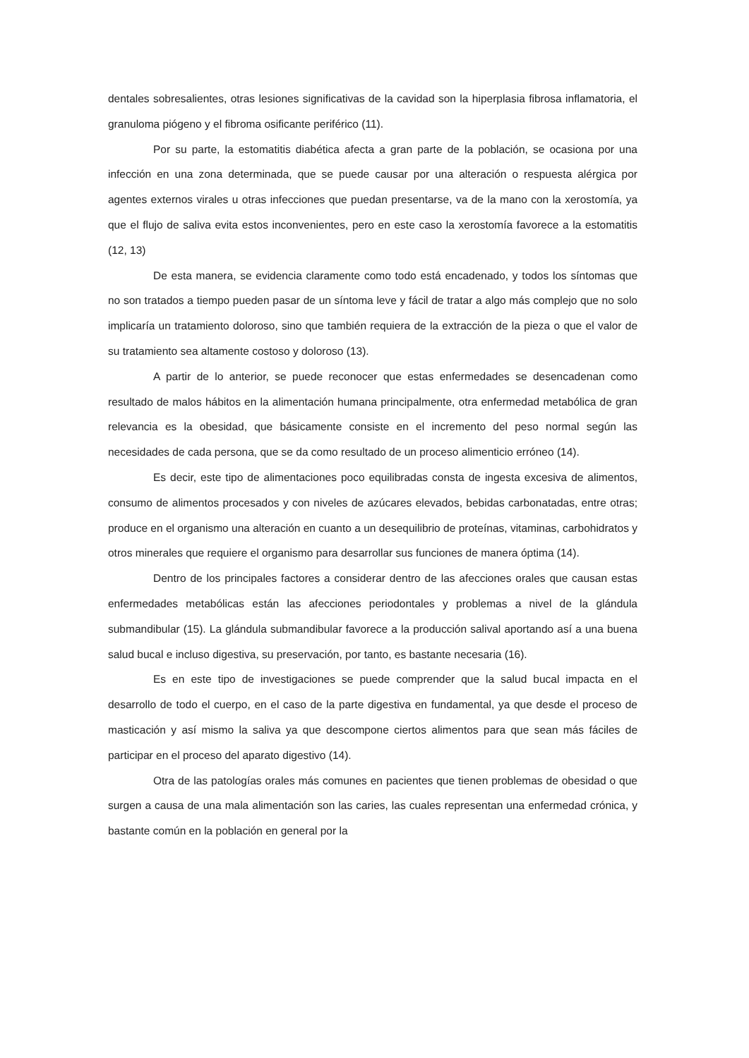dentales sobresalientes, otras lesiones significativas de la cavidad son la hiperplasia fibrosa inflamatoria, el granuloma piógeno y el fibroma osificante periférico (11).
Por su parte, la estomatitis diabética afecta a gran parte de la población, se ocasiona por una infección en una zona determinada, que se puede causar por una alteración o respuesta alérgica por agentes externos virales u otras infecciones que puedan presentarse, va de la mano con la xerostomía, ya que el flujo de saliva evita estos inconvenientes, pero en este caso la xerostomía favorece a la estomatitis (12, 13)
De esta manera, se evidencia claramente como todo está encadenado, y todos los síntomas que no son tratados a tiempo pueden pasar de un síntoma leve y fácil de tratar a algo más complejo que no solo implicaría un tratamiento doloroso, sino que también requiera de la extracción de la pieza o que el valor de su tratamiento sea altamente costoso y doloroso (13).
A partir de lo anterior, se puede reconocer que estas enfermedades se desencadenan como resultado de malos hábitos en la alimentación humana principalmente, otra enfermedad metabólica de gran relevancia es la obesidad, que básicamente consiste en el incremento del peso normal según las necesidades de cada persona, que se da como resultado de un proceso alimenticio erróneo (14).
Es decir, este tipo de alimentaciones poco equilibradas consta de ingesta excesiva de alimentos, consumo de alimentos procesados y con niveles de azúcares elevados, bebidas carbonatadas, entre otras; produce en el organismo una alteración en cuanto a un desequilibrio de proteínas, vitaminas, carbohidratos y otros minerales que requiere el organismo para desarrollar sus funciones de manera óptima (14).
Dentro de los principales factores a considerar dentro de las afecciones orales que causan estas enfermedades metabólicas están las afecciones periodontales y problemas a nivel de la glándula submandibular (15). La glándula submandibular favorece a la producción salival aportando así a una buena salud bucal e incluso digestiva, su preservación, por tanto, es bastante necesaria (16).
Es en este tipo de investigaciones se puede comprender que la salud bucal impacta en el desarrollo de todo el cuerpo, en el caso de la parte digestiva en fundamental, ya que desde el proceso de masticación y así mismo la saliva ya que descompone ciertos alimentos para que sean más fáciles de participar en el proceso del aparato digestivo (14).
Otra de las patologías orales más comunes en pacientes que tienen problemas de obesidad o que surgen a causa de una mala alimentación son las caries, las cuales representan una enfermedad crónica, y bastante común en la población en general por la